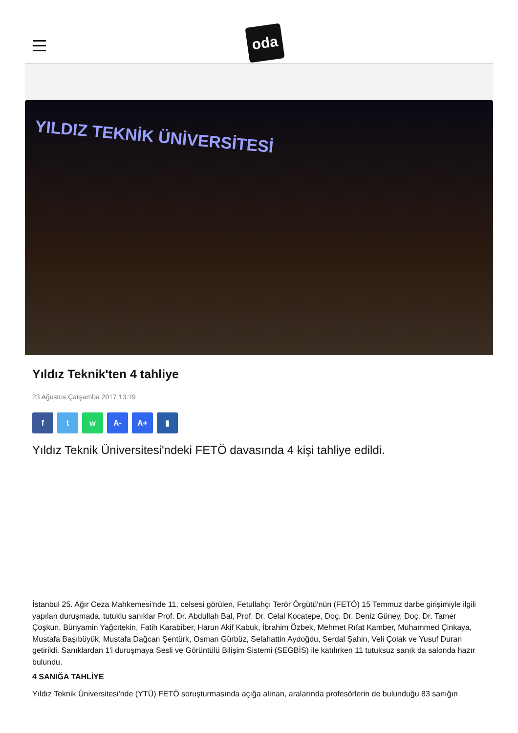oda
YILDIZ TEKNİK ÜNİVERSİTESİ
Yıldız Teknik'ten 4 tahliye
23 Ağustos Çarşamba 2017 13:19
f t w A- A+ ▮
Yıldız Teknik Üniversitesi'ndeki FETÖ davasında 4 kişi tahliye edildi.
İstanbul 25. Ağır Ceza Mahkemesi'nde 11. celsesi görülen, Fetullahçı Terör Örgütü'nün (FETÖ) 15 Temmuz darbe girişimiyle ilgili yapılan duruşmada, tutuklu sanıklar Prof. Dr. Abdullah Bal, Prof. Dr. Celal Kocatepe, Doç. Dr. Deniz Güney, Doç. Dr. Tamer Çoşkun, Bünyamin Yağcıtekin, Fatih Karabiber, Harun Akif Kabuk, İbrahim Özbek, Mehmet Rıfat Kamber, Muhammed Çinkaya, Mustafa Başıbüyük, Mustafa Dağcan Şentürk, Osman Gürbüz, Selahattin Aydoğdu, Serdal Şahin, Veli Çolak ve Yusuf Duran getirildi. Sanıklardan 1'i duruşmaya Sesli ve Görüntülü Bilişim Sistemi (SEGBİS) ile katılırken 11 tutuksuz sanık da salonda hazır bulundu.
4 SANIĞA TAHLİYE
Yıldız Teknik Üniversitesi'nde (YTÜ) FETÖ soruşturmasında açığa alınan, aralarında profesörlerin de bulunduğu 83 sanığın